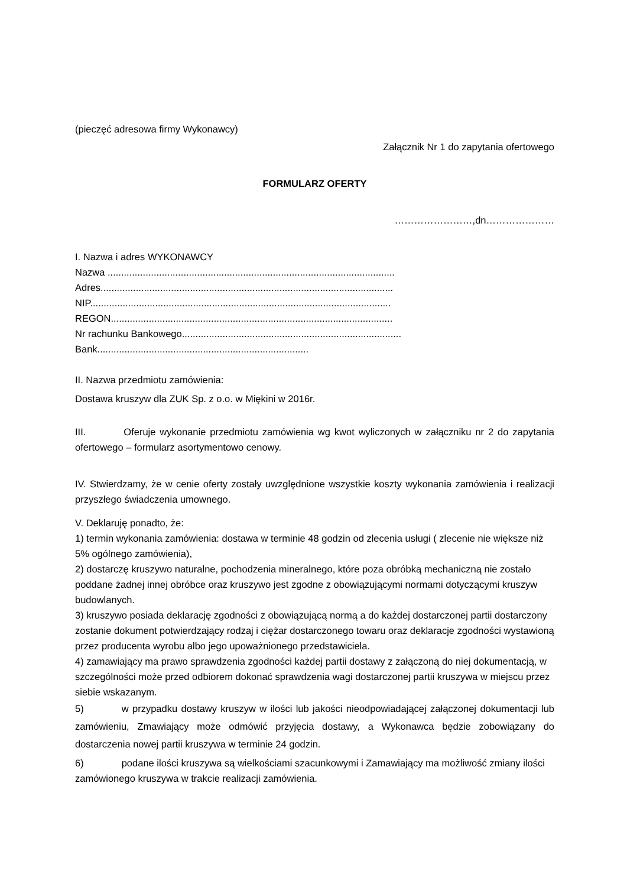(pieczęć adresowa firmy Wykonawcy)
Załącznik Nr 1 do zapytania ofertowego
FORMULARZ OFERTY
……………………,dn…………………
I. Nazwa i adres WYKONAWCY
Nazwa ..........................................................................................................
Adres............................................................................................................
NIP...............................................................................................................
REGON........................................................................................................
Nr rachunku Bankowego.................................................................................
Bank..............................................................................
II. Nazwa przedmiotu zamówienia:
Dostawa kruszyw dla ZUK Sp. z o.o. w Miękini w 2016r.
III. Oferuje wykonanie przedmiotu zamówienia wg kwot wyliczonych w załączniku nr 2 do zapytania ofertowego – formularz asortymentowo cenowy.
IV. Stwierdzamy, że w cenie oferty zostały uwzględnione wszystkie koszty wykonania zamówienia i realizacji przyszłego świadczenia umownego.
V. Deklaruję ponadto, że:
1) termin wykonania zamówienia: dostawa w terminie 48 godzin od zlecenia usługi ( zlecenie nie większe niż 5% ogólnego zamówienia),
2) dostarczę kruszywo naturalne, pochodzenia mineralnego, które poza obróbką mechaniczną nie zostało poddane żadnej innej obróbce oraz kruszywo jest zgodne z obowiązującymi normami dotyczącymi kruszyw budowlanych.
3) kruszywo posiada deklarację zgodności z obowiązującą normą a do każdej dostarczonej partii dostarczony zostanie dokument potwierdzający rodzaj i ciężar dostarczonego towaru oraz deklaracje zgodności wystawioną przez producenta wyrobu albo jego upoważnionego przedstawiciela.
4) zamawiający ma prawo sprawdzenia zgodności każdej partii dostawy z załączoną do niej dokumentacją, w szczególności może przed odbiorem dokonać sprawdzenia wagi dostarczonej partii kruszywa w miejscu przez siebie wskazanym.
5) w przypadku dostawy kruszyw w ilości lub jakości nieodpowiadającej załączonej dokumentacji lub zamówieniu, Zmawiający może odmówić przyjęcia dostawy, a Wykonawca będzie zobowiązany do dostarczenia nowej partii kruszywa w terminie 24 godzin.
6) podane ilości kruszywa są wielkościami szacunkowymi i Zamawiający ma możliwość zmiany ilości zamówionego kruszywa w trakcie realizacji zamówienia.